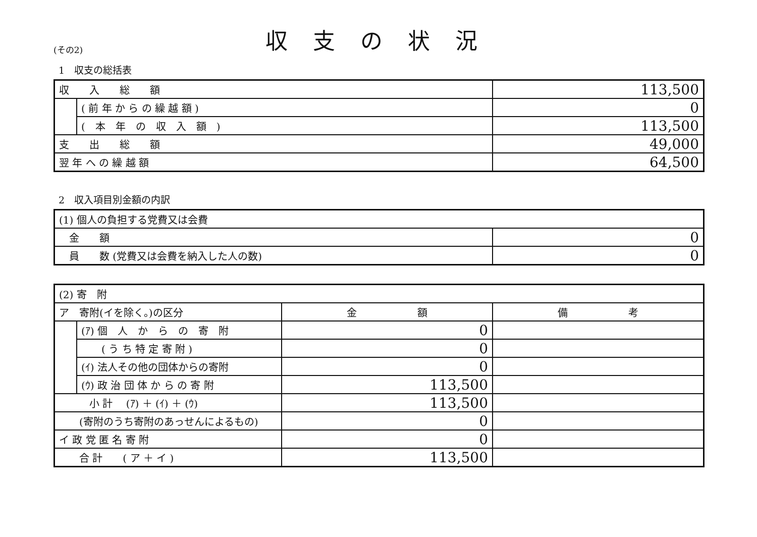(その2)
収支の状況
1　収支の総括表
| 収 入 総 額 | | 113,500 |
| | ( 前 年 か ら の 繰 越 額 ) | 0 |
| | ( 本 年 の 収 入 額 ) | 113,500 |
| 支 出 総 額 | | 49,000 |
| 翌 年 へ の 繰 越 額 | | 64,500 |
2　収入項目別金額の内訳
| (1) 個人の負担する党費又は会費 | |
| 金 額 | 0 |
| 員 数 (党費又は会費を納入した人の数) | 0 |
| (2) 寄 附 | | | |
| ア 寄附(イを除く。)の区分 | | 金 額 | 備 考 |
| | (ｱ) 個 人 か ら の 寄 附 | 0 | |
| | ( う ち 特 定 寄 附 ) | 0 | |
| | (ｲ) 法人その他の団体からの寄附 | 0 | |
| | (ｳ) 政 治 団 体 か ら の 寄 附 | 113,500 | |
| 小 計 (ｱ) ＋ (ｲ) ＋ (ｳ) | | 113,500 | |
| (寄附のうち寄附のあっせんによるもの) | | 0 | |
| イ 政 党 匿 名 寄 附 | | 0 | |
| 合 計 ( ア ＋ イ ) | | 113,500 | |